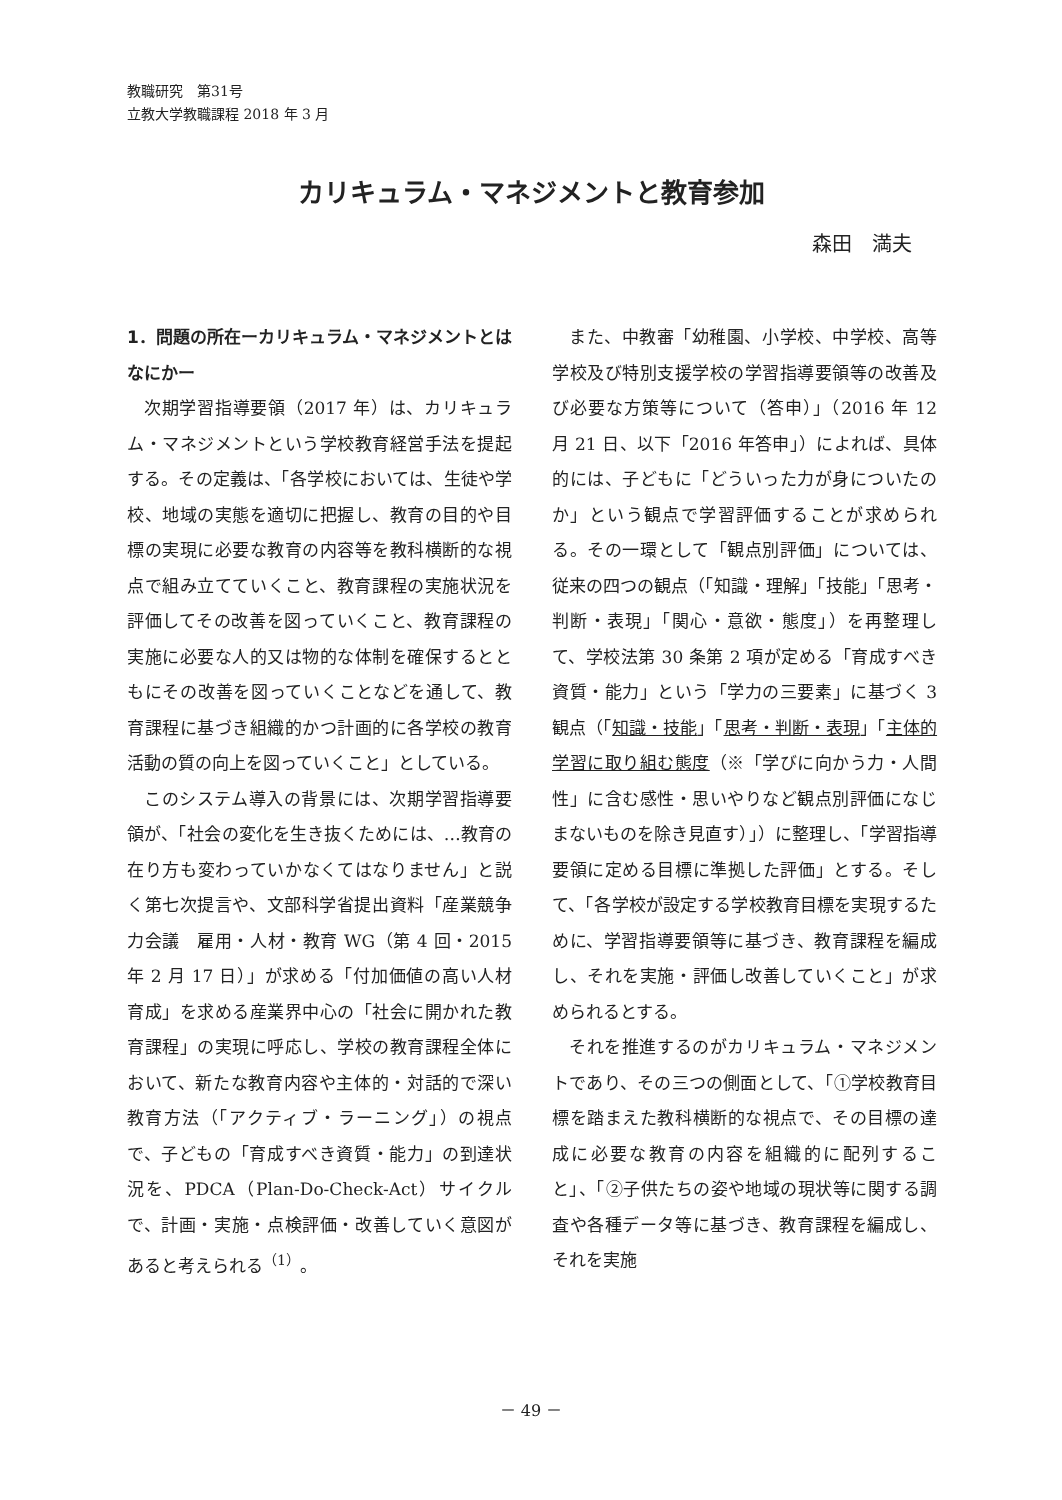教職研究　第31号
立教大学教職課程 2018 年 3 月
カリキュラム・マネジメントと教育参加
森田　満夫
1．問題の所在ーカリキュラム・マネジメントとはなにかー
次期学習指導要領（2017 年）は、カリキュラム・マネジメントという学校教育経営手法を提起する。その定義は、「各学校においては、生徒や学校、地域の実態を適切に把握し、教育の目的や目標の実現に必要な教育の内容等を教科横断的な視点で組み立てていくこと、教育課程の実施状況を評価してその改善を図っていくこと、教育課程の実施に必要な人的又は物的な体制を確保するとともにその改善を図っていくことなどを通して、教育課程に基づき組織的かつ計画的に各学校の教育活動の質の向上を図っていくこと」としている。
このシステム導入の背景には、次期学習指導要領が、「社会の変化を生き抜くためには、…教育の在り方も変わっていかなくてはなりません」と説く第七次提言や、文部科学省提出資料「産業競争力会議　雇用・人材・教育 WG（第 4 回・2015 年 2 月 17 日）」が求める「付加価値の高い人材育成」を求める産業界中心の「社会に開かれた教育課程」の実現に呼応し、学校の教育課程全体において、新たな教育内容や主体的・対話的で深い教育方法（「アクティブ・ラーニング」）の視点で、子どもの「育成すべき資質・能力」の到達状況を、PDCA（Plan-Do-Check-Act）サイクルで、計画・実施・点検評価・改善していく意図があると考えられる<sup>（1）</sup>。
また、中教審「幼稚園、小学校、中学校、高等学校及び特別支援学校の学習指導要領等の改善及び必要な方策等について（答申）」（2016 年 12 月 21 日、以下「2016 年答申」）によれば、具体的には、子どもに「どういった力が身についたのか」という観点で学習評価することが求められる。その一環として「観点別評価」については、従来の四つの観点（「知識・理解」「技能」「思考・判断・表現」「関心・意欲・態度」）を再整理して、学校法第 30 条第 2 項が定める「育成すべき資質・能力」という「学力の三要素」に基づく 3 観点（「知識・技能」「思考・判断・表現」「主体的学習に取り組む態度（※「学びに向かう力・人間性」に含む感性・思いやりなど観点別評価になじまないものを除き見直す）」）に整理し、「学習指導要領に定める目標に準拠した評価」とする。そして、「各学校が設定する学校教育目標を実現するために、学習指導要領等に基づき、教育課程を編成し、それを実施・評価し改善していくこと」が求められるとする。
それを推進するのがカリキュラム・マネジメントであり、その三つの側面として、「①学校教育目標を踏まえた教科横断的な視点で、その目標の達成に必要な教育の内容を組織的に配列すること」、「②子供たちの姿や地域の現状等に関する調査や各種データ等に基づき、教育課程を編成し、それを実施
－ 49 －